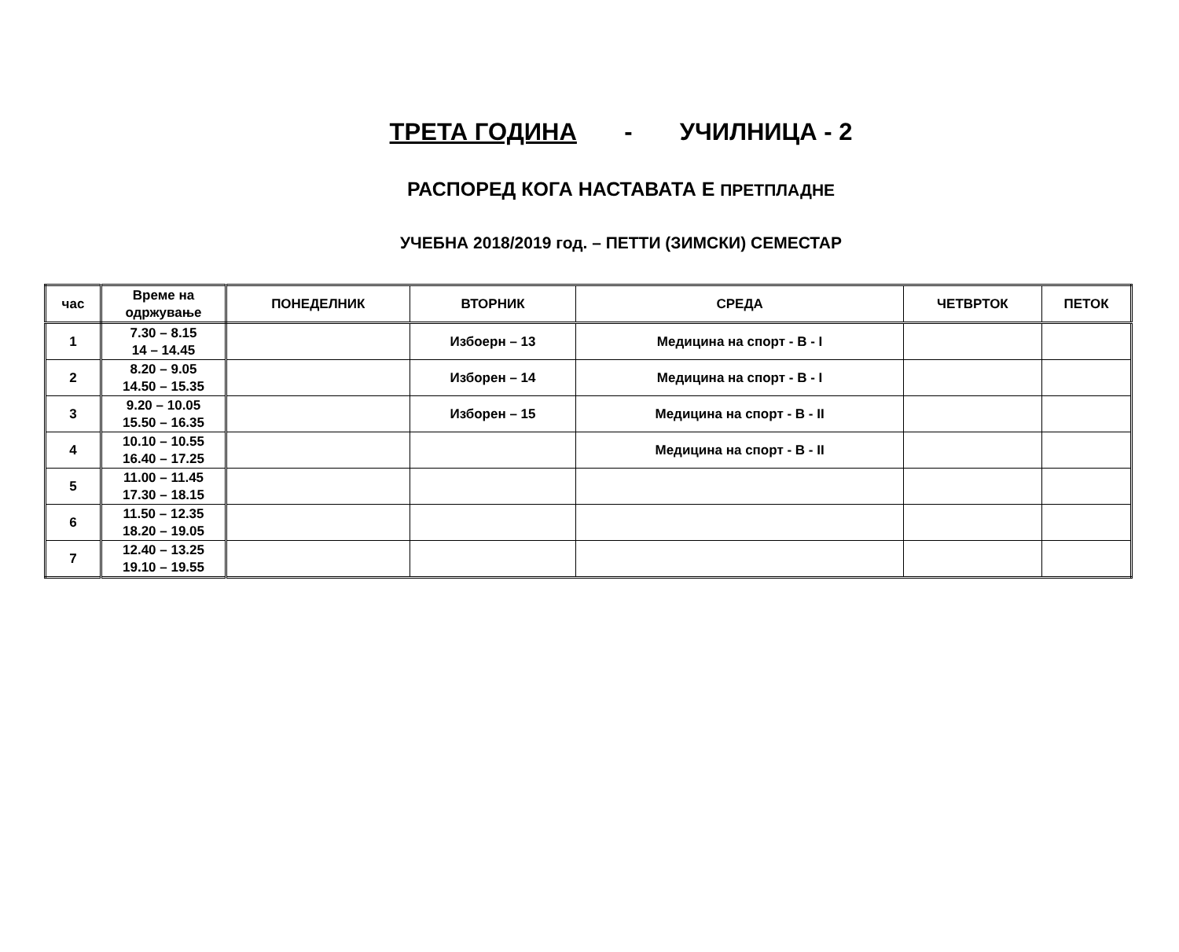ТРЕТА ГОДИНА - УЧИЛНИЦА - 2
РАСПОРЕД КОГА НАСТАВАТА Е ПРЕТПЛАДНЕ
УЧЕБНА 2018/2019 год. – ПЕТТИ (ЗИМСКИ) СЕМЕСТАР
| час | Време на одржување | ПОНЕДЕЛНИК | ВТОРНИК | СРЕДА | ЧЕТВРТОК | ПЕТОК |
| --- | --- | --- | --- | --- | --- | --- |
| 1 | 7.30 – 8.15 14 – 14.45 | | Избоерн – 13 | Медицина на спорт - В - I | | |
| 2 | 8.20 – 9.05 14.50 – 15.35 | | Изборен – 14 | Медицина на спорт - В - I | | |
| 3 | 9.20 – 10.05 15.50 – 16.35 | | Изборен – 15 | Медицина на спорт - В - II | | |
| 4 | 10.10 – 10.55 16.40 – 17.25 | | | Медицина на спорт - В - II | | |
| 5 | 11.00 – 11.45 17.30 – 18.15 | | | | | |
| 6 | 11.50 – 12.35 18.20 – 19.05 | | | | | |
| 7 | 12.40 – 13.25 19.10 – 19.55 | | | | | |